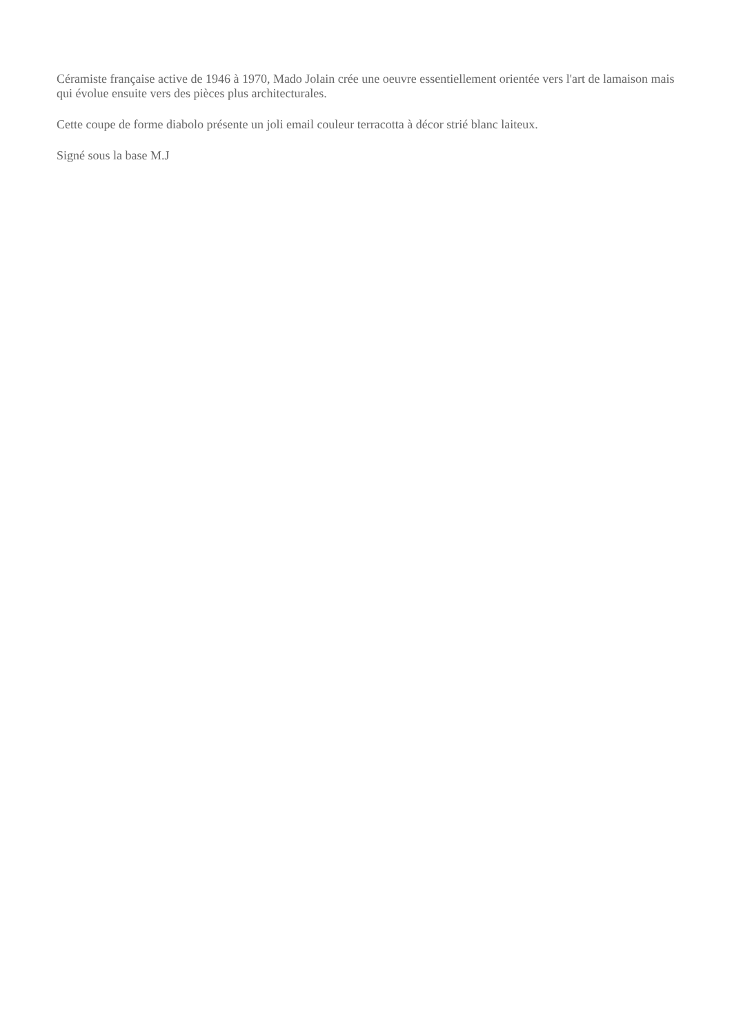Céramiste française active de 1946 à 1970, Mado Jolain crée une oeuvre essentiellement orientée vers l'art de lamaison mais qui évolue ensuite vers des pièces plus architecturales.
Cette coupe de forme diabolo présente un joli email couleur terracotta à décor strié blanc laiteux.
Signé sous la base M.J